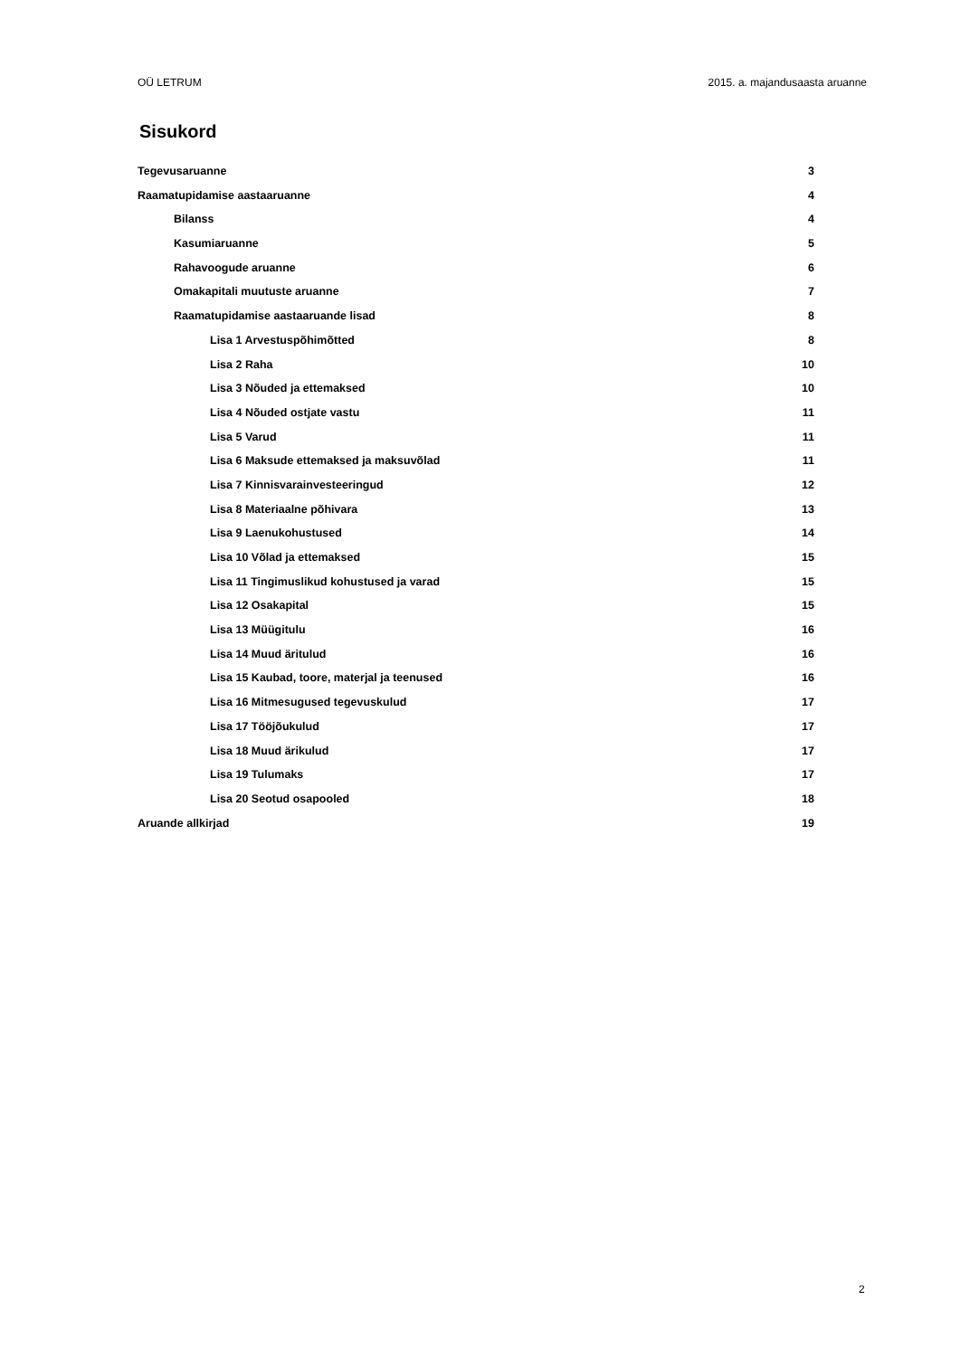OÜ LETRUM 2015. a. majandusaasta aruanne
Sisukord
Tegevusaruanne 3
Raamatupidamise aastaaruanne 4
Bilanss 4
Kasumiaruanne 5
Rahavoogude aruanne 6
Omakapitali muutuste aruanne 7
Raamatupidamise aastaaruande lisad 8
Lisa 1 Arvestuspõhimõtted 8
Lisa 2 Raha 10
Lisa 3 Nõuded ja ettemaksed 10
Lisa 4 Nõuded ostjate vastu 11
Lisa 5 Varud 11
Lisa 6 Maksude ettemaksed ja maksuvõlad 11
Lisa 7 Kinnisvarainvesteeringud 12
Lisa 8 Materiaalne põhivara 13
Lisa 9 Laenukohustused 14
Lisa 10 Võlad ja ettemaksed 15
Lisa 11 Tingimuslikud kohustused ja varad 15
Lisa 12 Osakapital 15
Lisa 13 Müügitulu 16
Lisa 14 Muud äritulud 16
Lisa 15 Kaubad, toore, materjal ja teenused 16
Lisa 16 Mitmesugused tegevuskulud 17
Lisa 17 Tööjõukulud 17
Lisa 18 Muud ärikulud 17
Lisa 19 Tulumaks 17
Lisa 20 Seotud osapooled 18
Aruande allkirjad 19
2